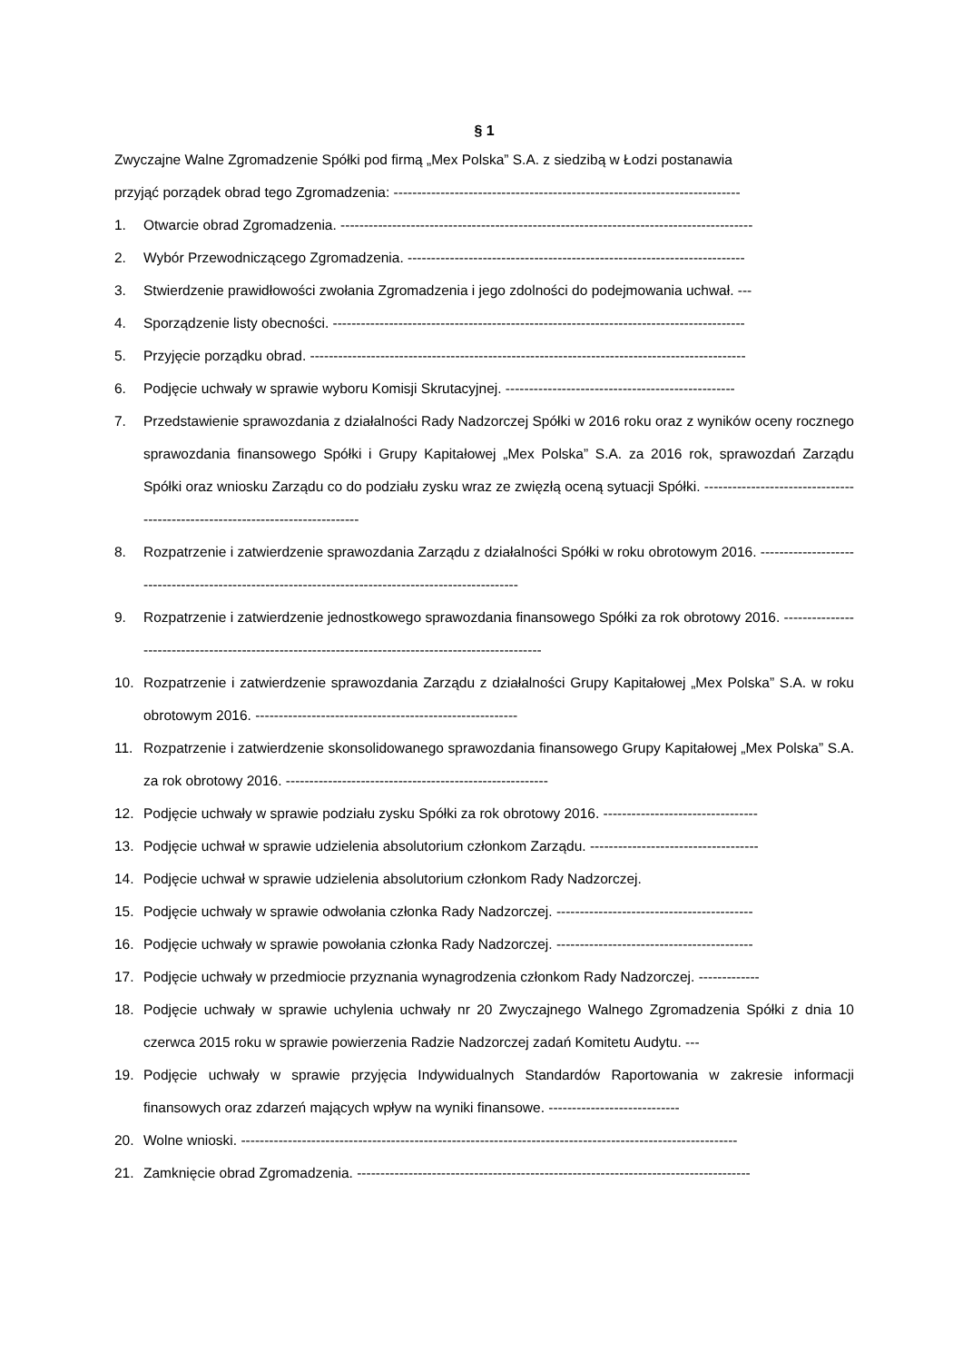§ 1
Zwyczajne Walne Zgromadzenie Spółki pod firmą „Mex Polska” S.A. z siedzibą w Łodzi postanawia
przyjąć porządek obrad tego Zgromadzenia: --------------------------------------------------------------------------
1. Otwarcie obrad Zgromadzenia. ----------------------------------------------------------------------------------------
2. Wybór Przewodniczącego Zgromadzenia. ------------------------------------------------------------------------
3. Stwierdzenie prawidłowości zwołania Zgromadzenia i jego zdolności do podejmowania uchwał. ---
4. Sporządzenie listy obecności. ----------------------------------------------------------------------------------------
5. Przyjęcie porządku obrad. ---------------------------------------------------------------------------------------------
6. Podjęcie uchwały w sprawie wyboru Komisji Skrutacyjnej. -------------------------------------------------
7. Przedstawienie sprawozdania z działalności Rady Nadzorczej Spółki w 2016 roku oraz z wyników oceny rocznego sprawozdania finansowego Spółki i Grupy Kapitałowej „Mex Polska” S.A. za 2016 rok, sprawozdań Zarządu Spółki oraz wniosku Zarządu co do podziału zysku wraz ze zwięzłą oceną sytuacji Spółki. ------------------------------------------------------------------------------
8. Rozpatrzenie i zatwierdzenie sprawozdania Zarządu z działalności Spółki w roku obrotowym 2016. ----------------------------------------------------------------------------------------------------
9. Rozpatrzenie i zatwierdzenie jednostkowego sprawozdania finansowego Spółki za rok obrotowy 2016. ----------------------------------------------------------------------------------------------------
10. Rozpatrzenie i zatwierdzenie sprawozdania Zarządu z działalności Grupy Kapitałowej „Mex Polska” S.A. w roku obrotowym 2016. --------------------------------------------------------
11. Rozpatrzenie i zatwierdzenie skonsolidowanego sprawozdania finansowego Grupy Kapitałowej „Mex Polska” S.A. za rok obrotowy 2016. --------------------------------------------------------
12. Podjęcie uchwały w sprawie podziału zysku Spółki za rok obrotowy 2016. ---------------------------------
13. Podjęcie uchwał w sprawie udzielenia absolutorium członkom Zarządu. ------------------------------------
14. Podjęcie uchwał w sprawie udzielenia absolutorium członkom Rady Nadzorczej.
15. Podjęcie uchwały w sprawie odwołania członka Rady Nadzorczej. ------------------------------------------
16. Podjęcie uchwały w sprawie powołania członka Rady Nadzorczej. ------------------------------------------
17. Podjęcie uchwały w przedmiocie przyznania wynagrodzenia członkom Rady Nadzorczej. -------------
18. Podjęcie uchwały w sprawie uchylenia uchwały nr 20 Zwyczajnego Walnego Zgromadzenia Spółki z dnia 10 czerwca 2015 roku w sprawie powierzenia Radzie Nadzorczej zadań Komitetu Audytu. ---
19. Podjęcie uchwały w sprawie przyjęcia Indywidualnych Standardów Raportowania w zakresie informacji finansowych oraz zdarzeń mających wpływ na wyniki finansowe. ----------------------------
20. Wolne wnioski. ----------------------------------------------------------------------------------------------------------
21. Zamknięcie obrad Zgromadzenia. ------------------------------------------------------------------------------------